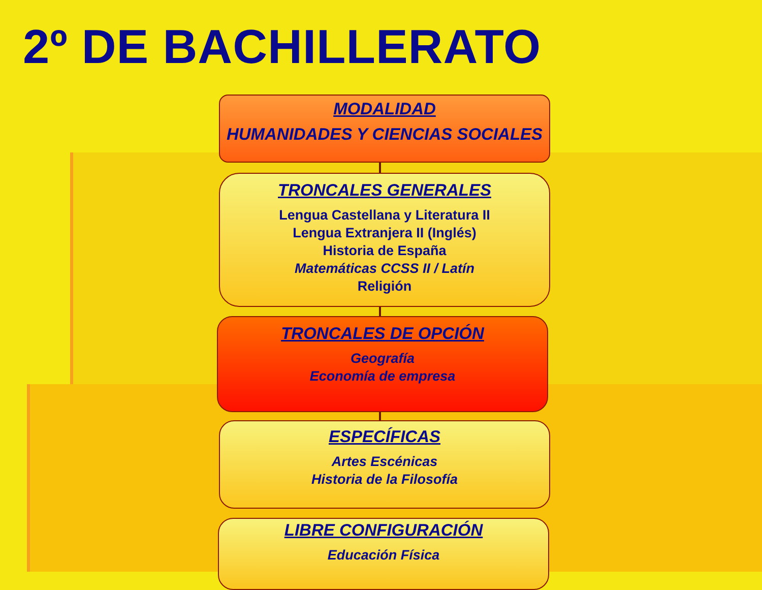2º DE BACHILLERATO
MODALIDAD
HUMANIDADES Y CIENCIAS SOCIALES
TRONCALES GENERALES
Lengua Castellana y Literatura II
Lengua Extranjera II (Inglés)
Historia de España
Matemáticas CCSS II / Latín
Religión
TRONCALES DE OPCIÓN
Geografía
Economía de empresa
ESPECÍFICAS
Artes Escénicas
Historia de la Filosofía
LIBRE CONFIGURACIÓN
Educación Física